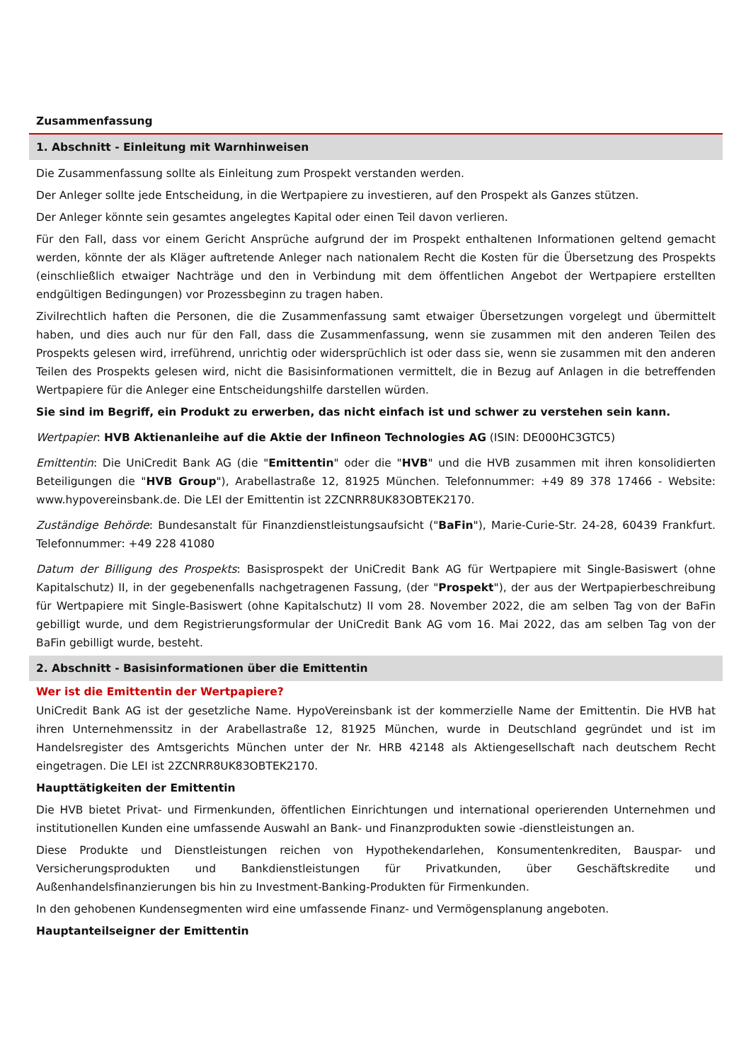Zusammenfassung
1. Abschnitt - Einleitung mit Warnhinweisen
Die Zusammenfassung sollte als Einleitung zum Prospekt verstanden werden.
Der Anleger sollte jede Entscheidung, in die Wertpapiere zu investieren, auf den Prospekt als Ganzes stützen.
Der Anleger könnte sein gesamtes angelegtes Kapital oder einen Teil davon verlieren.
Für den Fall, dass vor einem Gericht Ansprüche aufgrund der im Prospekt enthaltenen Informationen geltend gemacht werden, könnte der als Kläger auftretende Anleger nach nationalem Recht die Kosten für die Übersetzung des Prospekts (einschließlich etwaiger Nachträge und den in Verbindung mit dem öffentlichen Angebot der Wertpapiere erstellten endgültigen Bedingungen) vor Prozessbeginn zu tragen haben.
Zivilrechtlich haften die Personen, die die Zusammenfassung samt etwaiger Übersetzungen vorgelegt und übermittelt haben, und dies auch nur für den Fall, dass die Zusammenfassung, wenn sie zusammen mit den anderen Teilen des Prospekts gelesen wird, irreführend, unrichtig oder widersprüchlich ist oder dass sie, wenn sie zusammen mit den anderen Teilen des Prospekts gelesen wird, nicht die Basisinformationen vermittelt, die in Bezug auf Anlagen in die betreffenden Wertpapiere für die Anleger eine Entscheidungshilfe darstellen würden.
Sie sind im Begriff, ein Produkt zu erwerben, das nicht einfach ist und schwer zu verstehen sein kann.
Wertpapier: HVB Aktienanleihe auf die Aktie der Infineon Technologies AG (ISIN: DE000HC3GTC5)
Emittentin: Die UniCredit Bank AG (die "Emittentin" oder die "HVB" und die HVB zusammen mit ihren konsolidierten Beteiligungen die "HVB Group"), Arabellastraße 12, 81925 München. Telefonnummer: +49 89 378 17466 - Website: www.hypovereinsbank.de. Die LEI der Emittentin ist 2ZCNRR8UK83OBTEK2170.
Zuständige Behörde: Bundesanstalt für Finanzdienstleistungsaufsicht ("BaFin"), Marie-Curie-Str. 24-28, 60439 Frankfurt. Telefonnummer: +49 228 41080
Datum der Billigung des Prospekts: Basisprospekt der UniCredit Bank AG für Wertpapiere mit Single-Basiswert (ohne Kapitalschutz) II, in der gegebenenfalls nachgetragenen Fassung, (der "Prospekt"), der aus der Wertpapierbeschreibung für Wertpapiere mit Single-Basiswert (ohne Kapitalschutz) II vom 28. November 2022, die am selben Tag von der BaFin gebilligt wurde, und dem Registrierungsformular der UniCredit Bank AG vom 16. Mai 2022, das am selben Tag von der BaFin gebilligt wurde, besteht.
2. Abschnitt - Basisinformationen über die Emittentin
Wer ist die Emittentin der Wertpapiere?
UniCredit Bank AG ist der gesetzliche Name. HypoVereinsbank ist der kommerzielle Name der Emittentin. Die HVB hat ihren Unternehmenssitz in der Arabellastraße 12, 81925 München, wurde in Deutschland gegründet und ist im Handelsregister des Amtsgerichts München unter der Nr. HRB 42148 als Aktiengesellschaft nach deutschem Recht eingetragen. Die LEI ist 2ZCNRR8UK83OBTEK2170.
Haupttätigkeiten der Emittentin
Die HVB bietet Privat- und Firmenkunden, öffentlichen Einrichtungen und international operierenden Unternehmen und institutionellen Kunden eine umfassende Auswahl an Bank- und Finanzprodukten sowie -dienstleistungen an.
Diese Produkte und Dienstleistungen reichen von Hypothekendarlehen, Konsumentenkrediten, Bauspar- und Versicherungsprodukten und Bankdienstleistungen für Privatkunden, über Geschäftskredite und Außenhandelsfinanzierungen bis hin zu Investment-Banking-Produkten für Firmenkunden.
In den gehobenen Kundensegmenten wird eine umfassende Finanz- und Vermögensplanung angeboten.
Hauptanteilseigner der Emittentin